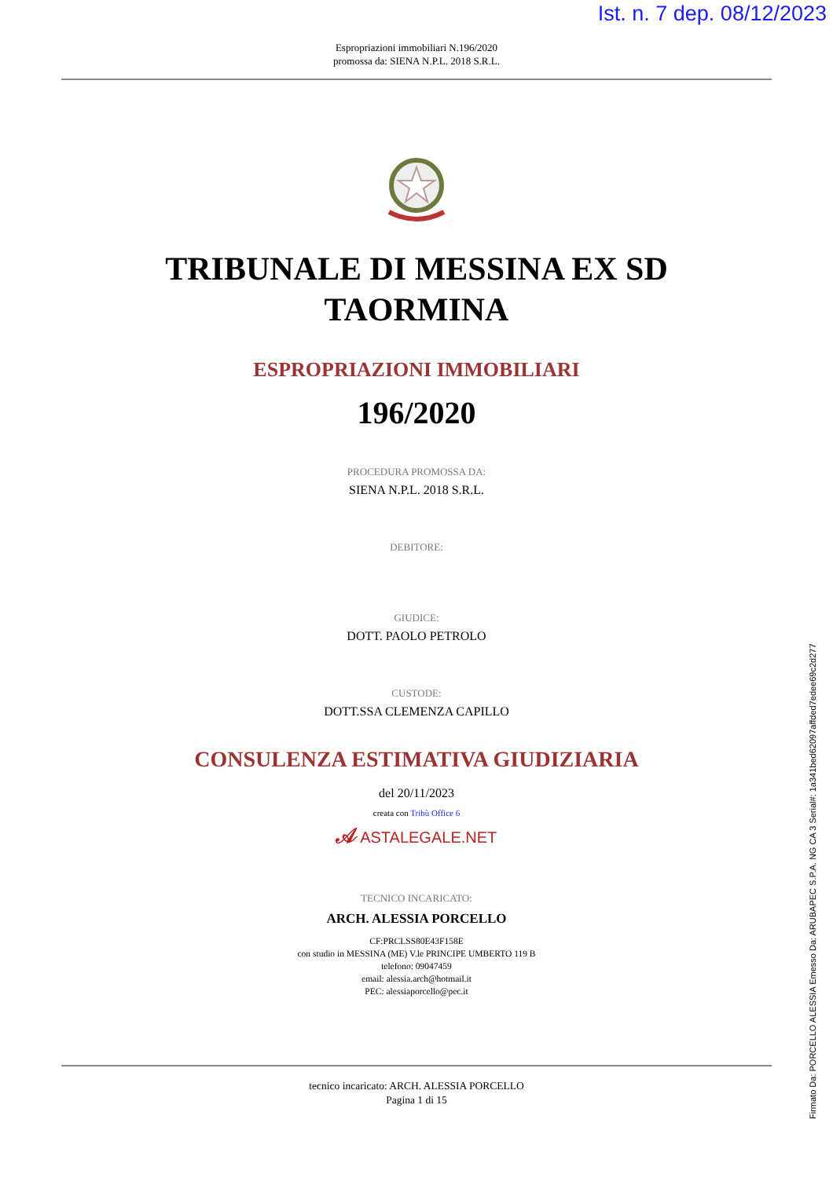Ist. n. 7 dep. 08/12/2023
Espropriazioni immobiliari N.196/2020
promossa da: SIENA N.P.L. 2018 S.R.L.
TRIBUNALE DI MESSINA EX SD
TAORMINA
ESPROPRIAZIONI IMMOBILIARI
196/2020
PROCEDURA PROMOSSA DA:
SIENA N.P.L. 2018 S.R.L.
DEBITORE:
GIUDICE:
DOTT. PAOLO PETROLO
CUSTODE:
DOTT.SSA CLEMENZA CAPILLO
CONSULENZA ESTIMATIVA GIUDIZIARIA
del 20/11/2023
creata con Tribù Office 6
𝒜 ASTALEGALE.NET
TECNICO INCARICATO:
ARCH. ALESSIA PORCELLO
CF:PRCLSS80E43F158E
con studio in MESSINA (ME) V.le PRINCIPE UMBERTO 119 B
telefono: 09047459
email: alessia.arch@hotmail.it
PEC: alessiaporcello@pec.it
tecnico incaricato: ARCH. ALESSIA PORCELLO
Pagina 1 di 15
Firmato Da: PORCELLO ALESSIA Emesso Da: ARUBAPEC S.P.A. NG CA 3 Serial#: 1a341bed62097affded7edee69c2d277